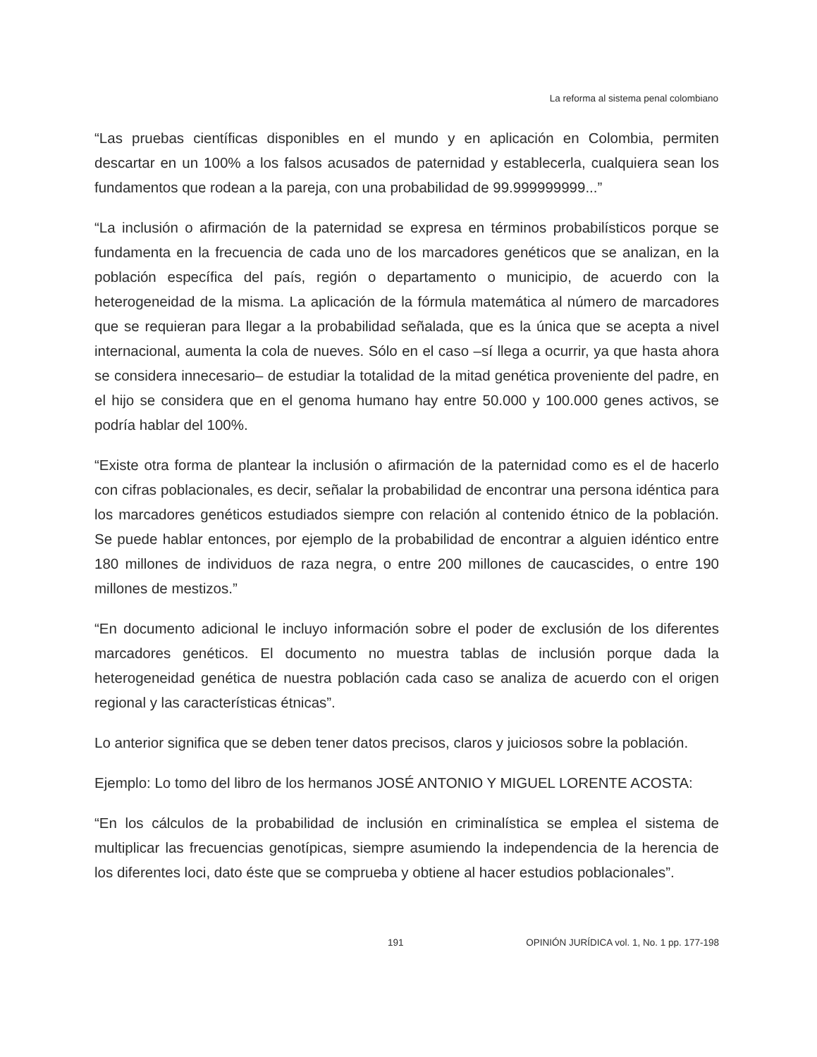La reforma al sistema penal colombiano
“Las pruebas científicas disponibles en el mundo y en aplicación en Colombia, permiten descartar en un 100% a los falsos acusados de paternidad y establecerla, cualquiera sean los fundamentos que rodean a la pareja, con una probabilidad de 99.999999999...”
“La inclusión o afirmación de la paternidad se expresa en términos probabilísticos porque se fundamenta en la frecuencia de cada uno de los marcadores genéticos que se analizan, en la población específica del país, región o departamento o municipio, de acuerdo con la heterogeneidad de la misma. La aplicación de la fórmula matemática al número de marcadores que se requieran para llegar a la probabilidad señalada, que es la única que se acepta a nivel internacional, aumenta la cola de nueves. Sólo en el caso –sí llega a ocurrir, ya que hasta ahora se considera innecesario– de estudiar la totalidad de la mitad genética proveniente del padre, en el hijo se considera que en el genoma humano hay entre 50.000 y 100.000 genes activos, se podría hablar del 100%.
“Existe otra forma de plantear la inclusión o afirmación de la paternidad como es el de hacerlo con cifras poblacionales, es decir, señalar la probabilidad de encontrar una persona idéntica para los marcadores genéticos estudiados siempre con relación al contenido étnico de la población. Se puede hablar entonces, por ejemplo de la probabilidad de encontrar a alguien idéntico entre 180 millones de individuos de raza negra, o entre 200 millones de caucascides, o entre 190 millones de mestizos.”
“En documento adicional le incluyo información sobre el poder de exclusión de los diferentes marcadores genéticos. El documento no muestra tablas de inclusión porque dada la heterogeneidad genética de nuestra población cada caso se analiza de acuerdo con el origen regional y las características étnicas”.
Lo anterior significa que se deben tener datos precisos, claros y juiciosos sobre la población.
Ejemplo: Lo tomo del libro de los hermanos JOSÉ ANTONIO Y MIGUEL LORENTE ACOSTA:
“En los cálculos de la probabilidad de inclusión en criminalística se emplea el sistema de multiplicar las frecuencias genotípicas, siempre asumiendo la independencia de la herencia de los diferentes loci, dato éste que se comprueba y obtiene al hacer estudios poblacionales”.
191 OPINIÓN JURÍDICA vol. 1, No. 1 pp. 177-198